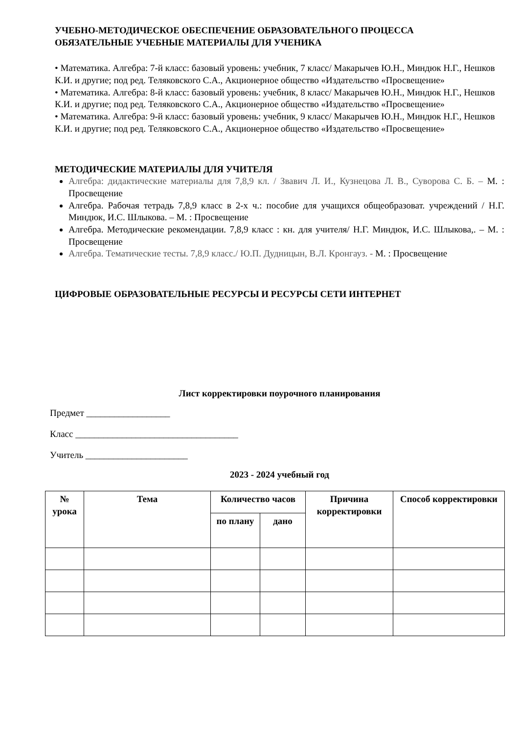УЧЕБНО-МЕТОДИЧЕСКОЕ ОБЕСПЕЧЕНИЕ ОБРАЗОВАТЕЛЬНОГО ПРОЦЕССА
ОБЯЗАТЕЛЬНЫЕ УЧЕБНЫЕ МАТЕРИАЛЫ ДЛЯ УЧЕНИКА
• Математика. Алгебра: 7-й класс: базовый уровень: учебник, 7 класс/ Макарычев Ю.Н., Миндюк Н.Г., Нешков К.И. и другие; под ред. Теляковского С.А., Акционерное общество «Издательство «Просвещение»
• Математика. Алгебра: 8-й класс: базовый уровень: учебник, 8 класс/ Макарычев Ю.Н., Миндюк Н.Г., Нешков К.И. и другие; под ред. Теляковского С.А., Акционерное общество «Издательство «Просвещение»
• Математика. Алгебра: 9-й класс: базовый уровень: учебник, 9 класс/ Макарычев Ю.Н., Миндюк Н.Г., Нешков К.И. и другие; под ред. Теляковского С.А., Акционерное общество «Издательство «Просвещение»
МЕТОДИЧЕСКИЕ МАТЕРИАЛЫ ДЛЯ УЧИТЕЛЯ
Алгебра: дидактические материалы для 7,8,9 кл. / Звавич Л. И., Кузнецова Л. В., Суворова С. Б. – М. : Просвещение
Алгебра. Рабочая тетрадь 7,8,9 класс в 2-х ч.: пособие для учащихся общеобразоват. учреждений / Н.Г. Миндюк, И.С. Шлыкова. – М. : Просвещение
Алгебра. Методические рекомендации. 7,8,9 класс : кн. для учителя/ Н.Г. Миндюк, И.С. Шлыкова,. – М. : Просвещение
Алгебра. Тематические тесты. 7,8,9 класс./ Ю.П. Дудницын, В.Л. Кронгауз. - М. : Просвещение
ЦИФРОВЫЕ ОБРАЗОВАТЕЛЬНЫЕ РЕСУРСЫ И РЕСУРСЫ СЕТИ ИНТЕРНЕТ
Лист корректировки поурочного планирования
Предмет __________________
Класс ___________________________________
Учитель ______________________
2023 - 2024 учебный год
| № урока | Тема | Количество часов | | Причина корректировки | Способ корректировки |
| --- | --- | --- | --- | --- | --- |
| | | по плану | дано | | |